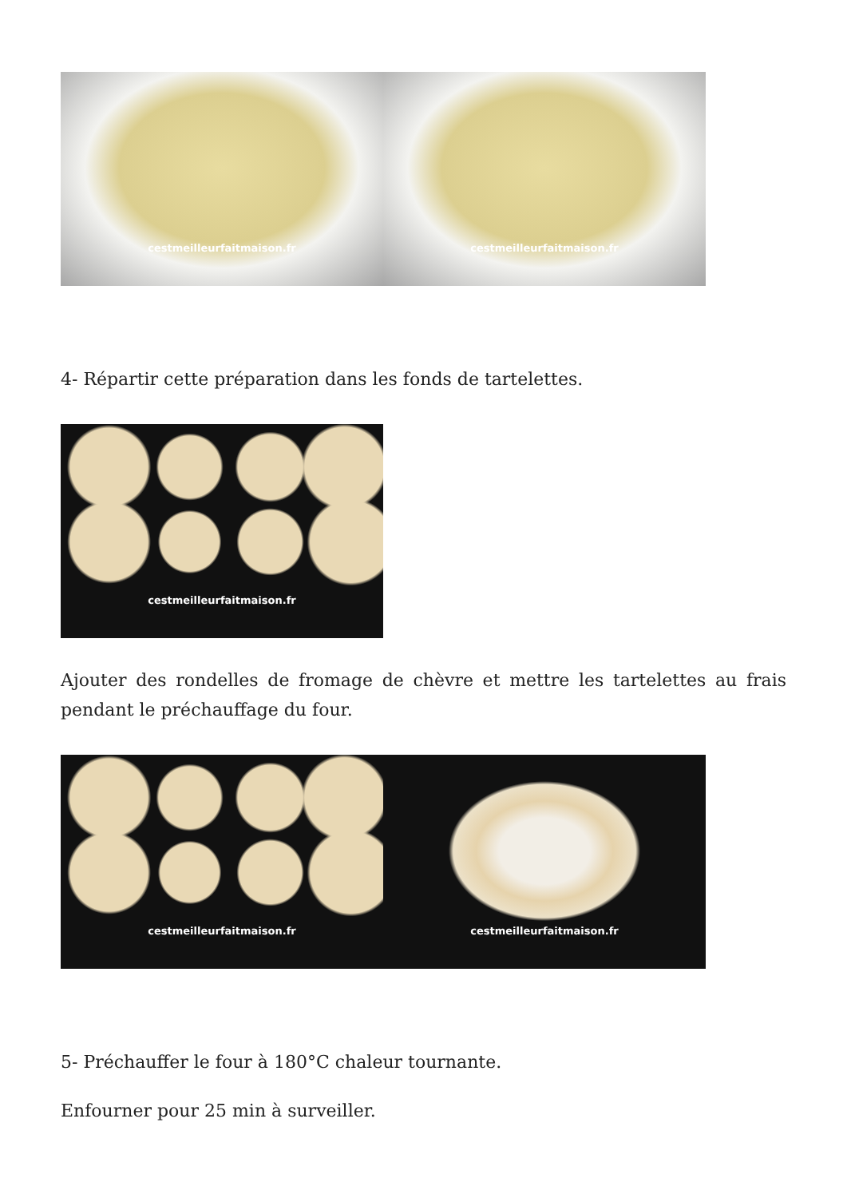cestmeilleurfaitmaison.fr cestmeilleurfaitmaison.fr
4- Répartir cette préparation dans les fonds de tartelettes.
cestmeilleurfaitmaison.fr
Ajouter des rondelles de fromage de chèvre et mettre les tartelettes au frais pendant le préchauffage du four.
cestmeilleurfaitmaison.fr cestmeilleurfaitmaison.fr
5- Préchauffer le four à 180°C chaleur tournante.
Enfourner pour 25 min à surveiller.